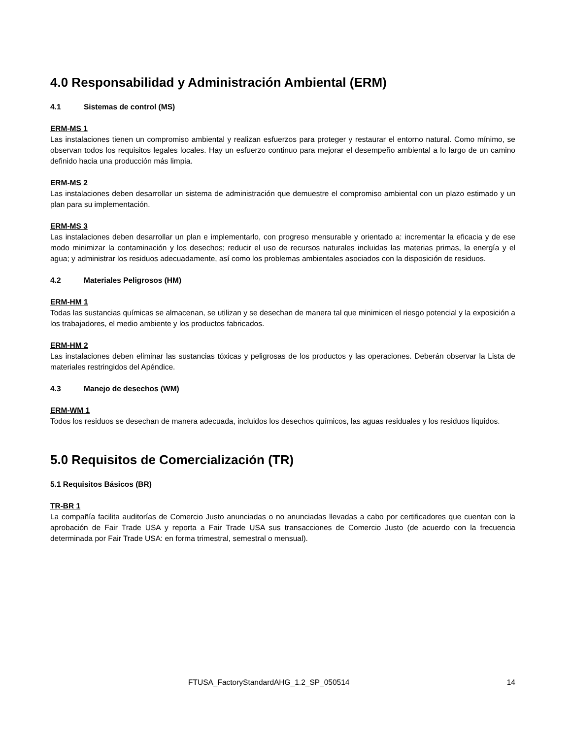4.0 Responsabilidad y Administración Ambiental (ERM)
4.1 Sistemas de control (MS)
ERM-MS 1
Las instalaciones tienen un compromiso ambiental y realizan esfuerzos para proteger y restaurar el entorno natural. Como mínimo, se observan todos los requisitos legales locales. Hay un esfuerzo continuo para mejorar el desempeño ambiental a lo largo de un camino definido hacia una producción más limpia.
ERM-MS 2
Las instalaciones deben desarrollar un sistema de administración que demuestre el compromiso ambiental con un plazo estimado y un plan para su implementación.
ERM-MS 3
Las instalaciones deben desarrollar un plan e implementarlo, con progreso mensurable y orientado a: incrementar la eficacia y de ese modo minimizar la contaminación y los desechos; reducir el uso de recursos naturales incluidas las materias primas, la energía y el agua; y administrar los residuos adecuadamente, así como los problemas ambientales asociados con la disposición de residuos.
4.2 Materiales Peligrosos (HM)
ERM-HM 1
Todas las sustancias químicas se almacenan, se utilizan y se desechan de manera tal que minimicen el riesgo potencial y la exposición a los trabajadores, el medio ambiente y los productos fabricados.
ERM-HM 2
Las instalaciones deben eliminar las sustancias tóxicas y peligrosas de los productos y las operaciones. Deberán observar la Lista de materiales restringidos del Apéndice.
4.3 Manejo de desechos (WM)
ERM-WM 1
Todos los residuos se desechan de manera adecuada, incluidos los desechos químicos, las aguas residuales y los residuos líquidos.
5.0 Requisitos de Comercialización (TR)
5.1 Requisitos Básicos (BR)
TR-BR 1
La compañía facilita auditorías de Comercio Justo anunciadas o no anunciadas llevadas a cabo por certificadores que cuentan con la aprobación de Fair Trade USA y reporta a Fair Trade USA sus transacciones de Comercio Justo (de acuerdo con la frecuencia determinada por Fair Trade USA: en forma trimestral, semestral o mensual).
FTUSA_FactoryStandardAHG_1.2_SP_050514 14